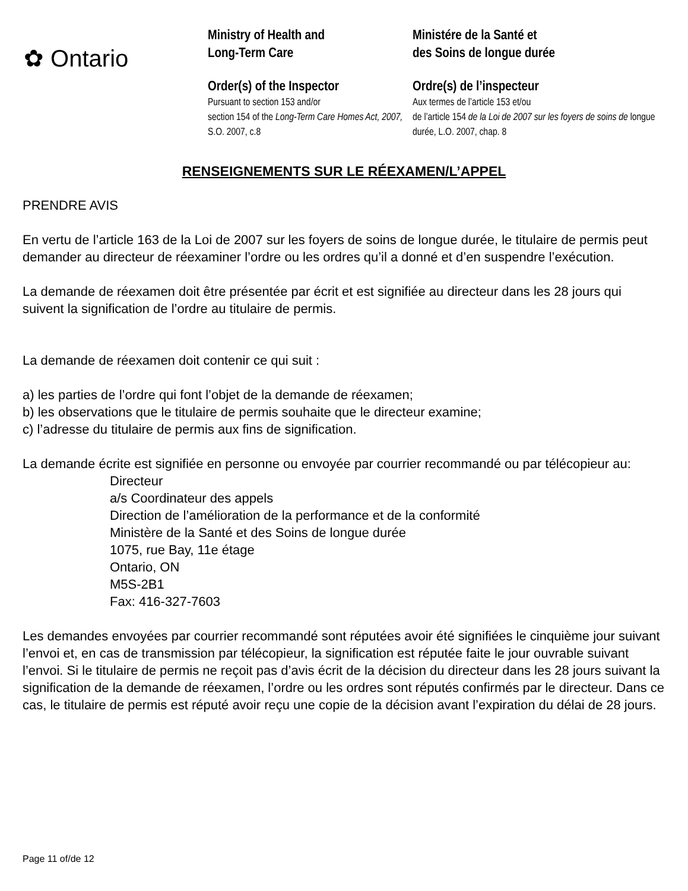✿ Ontario
Ministry of Health and
Long-Term Care
Order(s) of the Inspector
Pursuant to section 153 and/or
section 154 of the Long-Term Care Homes Act, 2007, S.O. 2007, c.8
Ministére de la Santé et
des Soins de longue durée
Ordre(s) de l’inspecteur
Aux termes de l’article 153 et/ou
de l’article 154 de la Loi de 2007 sur les foyers de soins de longue durée, L.O. 2007, chap. 8
RENSEIGNEMENTS SUR LE RÉEXAMEN/L’APPEL
PRENDRE AVIS
En vertu de l’article 163 de la Loi de 2007 sur les foyers de soins de longue durée, le titulaire de permis peut demander au directeur de réexaminer l’ordre ou les ordres qu’il a donné et d’en suspendre l’exécution.
La demande de réexamen doit être présentée par écrit et est signifiée au directeur dans les 28 jours qui suivent la signification de l’ordre au titulaire de permis.
La demande de réexamen doit contenir ce qui suit :
a) les parties de l’ordre qui font l’objet de la demande de réexamen;
b) les observations que le titulaire de permis souhaite que le directeur examine;
c) l’adresse du titulaire de permis aux fins de signification.
La demande écrite est signifiée en personne ou envoyée par courrier recommandé ou par télécopieur au:
Directeur
a/s Coordinateur des appels
Direction de l’amélioration de la performance et de la conformité
Ministère de la Santé et des Soins de longue durée
1075, rue Bay, 11e étage
Ontario, ON
M5S-2B1
Fax: 416-327-7603
Les demandes envoyées par courrier recommandé sont réputées avoir été signifiées le cinquième jour suivant l’envoi et, en cas de transmission par télécopieur, la signification est réputée faite le jour ouvrable suivant l’envoi. Si le titulaire de permis ne reçoit pas d’avis écrit de la décision du directeur dans les 28 jours suivant la signification de la demande de réexamen, l’ordre ou les ordres sont réputés confirmés par le directeur. Dans ce cas, le titulaire de permis est réputé avoir reçu une copie de la décision avant l’expiration du délai de 28 jours.
Page 11 of/de 12